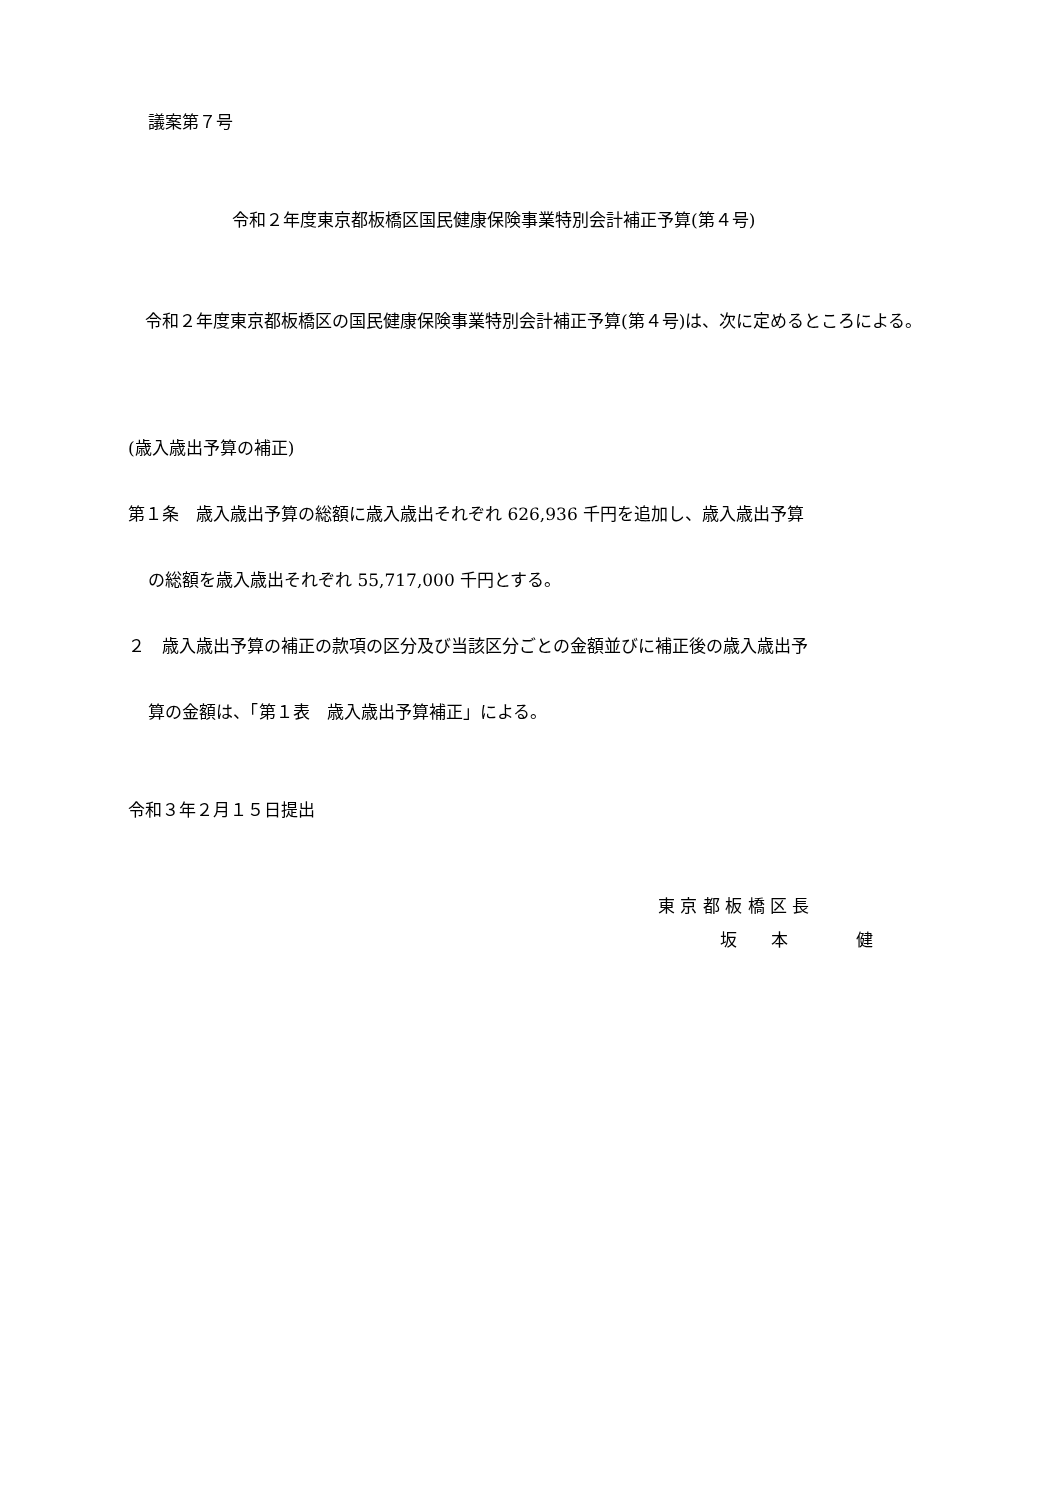議案第７号
令和２年度東京都板橋区国民健康保険事業特別会計補正予算(第４号)
　令和２年度東京都板橋区の国民健康保険事業特別会計補正予算(第４号)は、次に定めるところによる。
(歳入歳出予算の補正)
第１条　歳入歳出予算の総額に歳入歳出それぞれ 626,936 千円を追加し、歳入歳出予算
の総額を歳入歳出それぞれ 55,717,000 千円とする。
２　歳入歳出予算の補正の款項の区分及び当該区分ごとの金額並びに補正後の歳入歳出予
算の金額は、「第１表　歳入歳出予算補正」による。
令和３年２月１５日提出
東 京 都 板 橋 区 長
坂　　本　　　　健